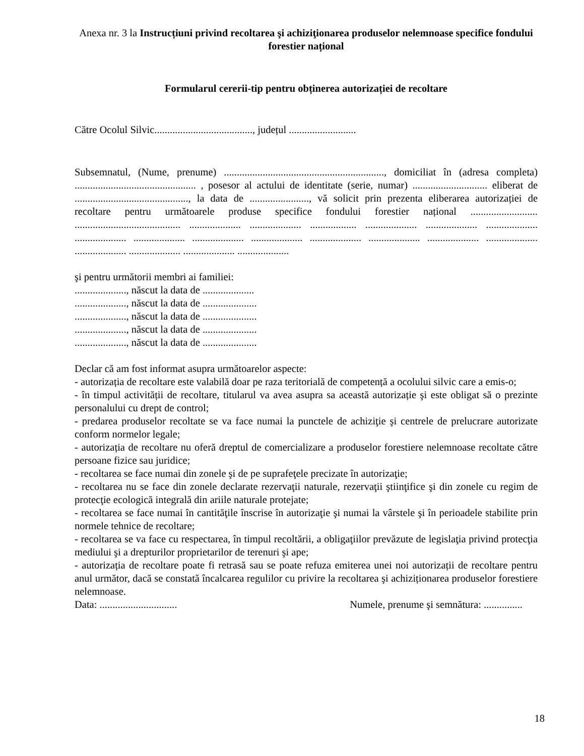Anexa nr. 3 la Instrucțiuni privind recoltarea şi achiziţionarea produselor nelemnoase specifice fondului forestier național
Formularul cererii-tip pentru obținerea autorizației de recoltare
Către Ocolul Silvic......................................, județul ..........................
Subsemnatul, (Nume, prenume) .............................................................., domiciliat în (adresa completa) ............................................... , posesor al actului de identitate (serie, numar) ............................. eliberat de ............................................, la data de ......................., vă solicit prin prezenta eliberarea autorizației de recoltare pentru următoarele produse specifice fondului forestier național .......................... ......................................... .................... .................... .................. .................... .................... .................... .................... .................... .................... .................... .................... .................... .................... .................... .................... .................... .................... ....................
şi pentru următorii membri ai familiei:
...................., născut la data de ....................
...................., născut la data de .....................
...................., născut la data de .....................
...................., născut la data de .....................
...................., născut la data de .....................
Declar că am fost informat asupra următoarelor aspecte:
- autorizația de recoltare este valabilă doar pe raza teritorială de competență a ocolului silvic care a emis-o;
- în timpul activității de recoltare, titularul va avea asupra sa această autorizație şi este obligat să o prezinte personalului cu drept de control;
- predarea produselor recoltate se va face numai la punctele de achiziţie şi centrele de prelucrare autorizate conform normelor legale;
- autorizația de recoltare nu oferă dreptul de comercializare a produselor forestiere nelemnoase recoltate către persoane fizice sau juridice;
- recoltarea se face numai din zonele şi de pe suprafeţele precizate în autorizaţie;
- recoltarea nu se face din zonele declarate rezervaţii naturale, rezervaţii ştiinţifice şi din zonele cu regim de protecţie ecologică integrală din ariile naturale protejate;
- recoltarea se face numai în cantităţile înscrise în autorizaţie şi numai la vârstele şi în perioadele stabilite prin normele tehnice de recoltare;
- recoltarea se va face cu respectarea, în timpul recoltării, a obligaţiilor prevăzute de legislaţia privind protecţia mediului şi a drepturilor proprietarilor de terenuri şi ape;
- autorizația de recoltare poate fi retrasă sau se poate refuza emiterea unei noi autorizații de recoltare pentru anul următor, dacă se constată încalcarea regulilor cu privire la recoltarea şi achiziționarea produselor forestiere nelemnoase.
Data: .............................. Numele, prenume şi semnătura: ...............
18